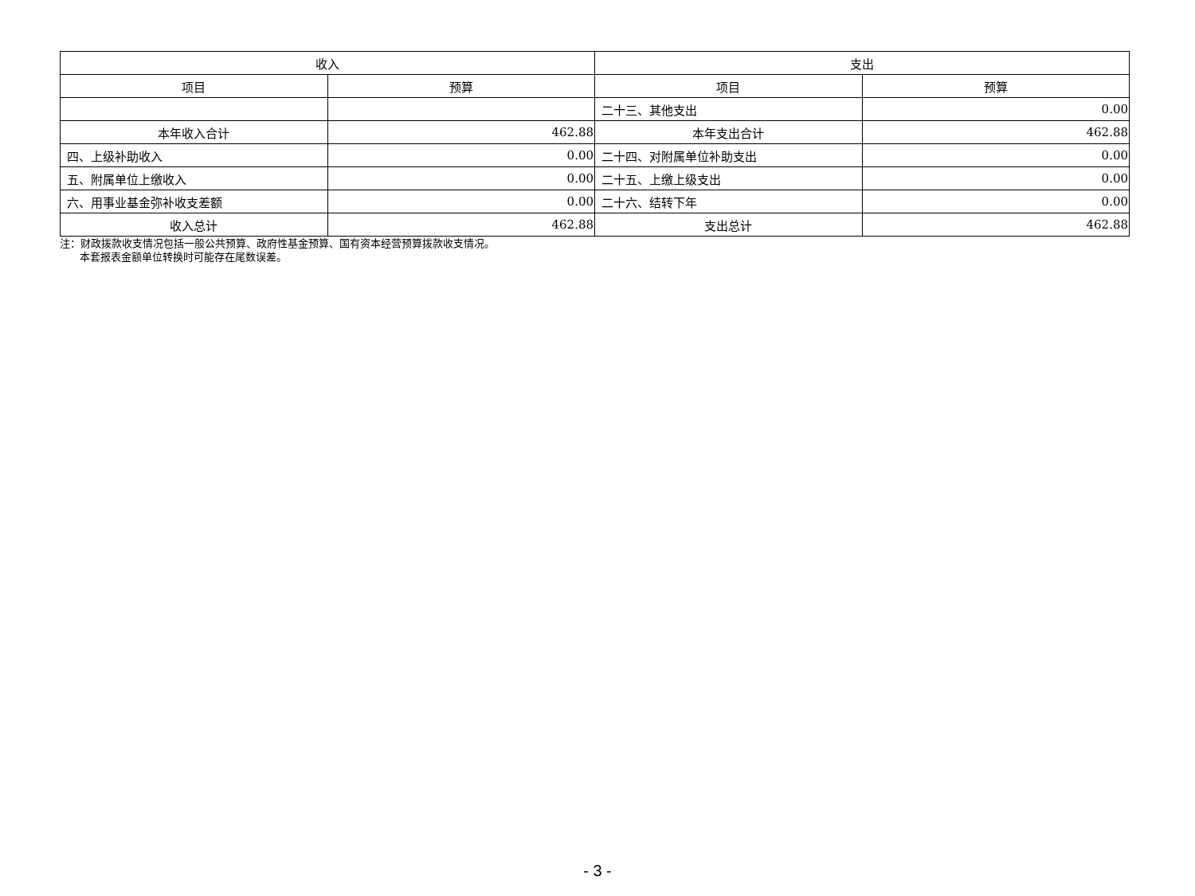| 收入 | | 支出 | |
| --- | --- | --- | --- |
| 项目 | 预算 | 项目 | 预算 |
| | | 二十三、其他支出 | 0.00 |
| 本年收入合计 | 462.88 | 本年支出合计 | 462.88 |
| 四、上级补助收入 | 0.00 | 二十四、对附属单位补助支出 | 0.00 |
| 五、附属单位上缴收入 | 0.00 | 二十五、上缴上级支出 | 0.00 |
| 六、用事业基金弥补收支差额 | 0.00 | 二十六、结转下年 | 0.00 |
| 收入总计 | 462.88 | 支出总计 | 462.88 |
注：财政拨款收支情况包括一般公共预算、政府性基金预算、国有资本经营预算拨款收支情况。
本套报表金额单位转换时可能存在尾数误差。
- 3 -